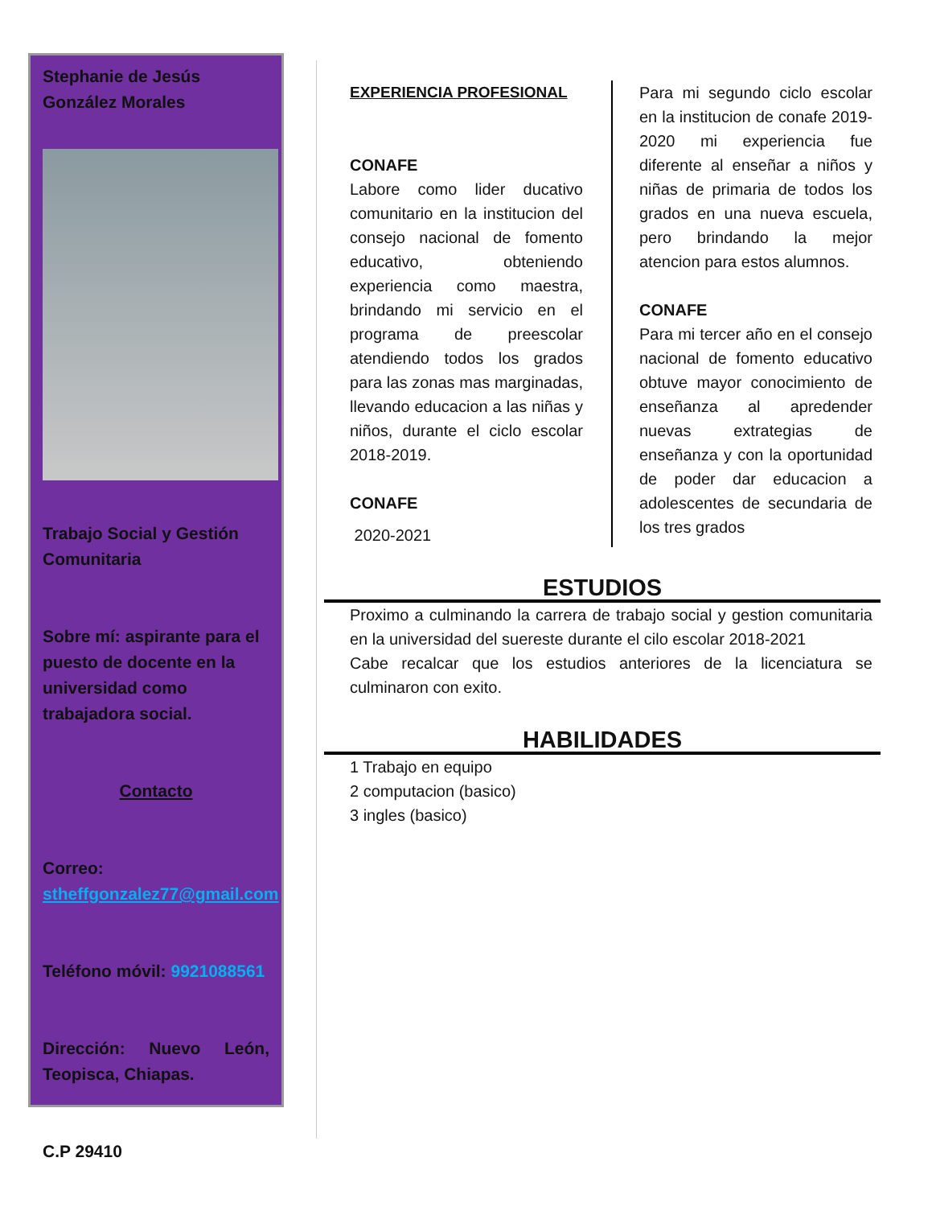Stephanie de Jesús González Morales
Trabajo Social y Gestión Comunitaria
Sobre mí: aspirante para el puesto de docente en la universidad como trabajadora social.
Contacto
Correo: stheffgonzalez77@gmail.com
Teléfono móvil: 9921088561
Dirección: Nuevo León, Teopisca, Chiapas.
C.P 29410
EXPERIENCIA PROFESIONAL
CONAFE
Labore como lider ducativo comunitario en la institucion del consejo nacional de fomento educativo, obteniendo experiencia como maestra, brindando mi servicio en el programa de preescolar atendiendo todos los grados para las zonas mas marginadas, llevando educacion a las niñas y niños, durante el ciclo escolar 2018-2019.
CONAFE
2020-2021
Para mi segundo ciclo escolar en la institucion de conafe 2019-2020 mi experiencia fue diferente al enseñar a niños y niñas de primaria de todos los grados en una nueva escuela, pero brindando la mejor atencion para estos alumnos.
CONAFE
Para mi tercer año en el consejo nacional de fomento educativo obtuve mayor conocimiento de enseñanza al apredender nuevas extrategias de enseñanza y con la oportunidad de poder dar educacion a adolescentes de secundaria de los tres grados
ESTUDIOS
Proximo a culminando la carrera de trabajo social y gestion comunitaria en la universidad del suereste durante el cilo escolar 2018-2021
Cabe recalcar que los estudios anteriores de la licenciatura se culminaron con exito.
HABILIDADES
1 Trabajo en equipo
2 computacion (basico)
3 ingles (basico)